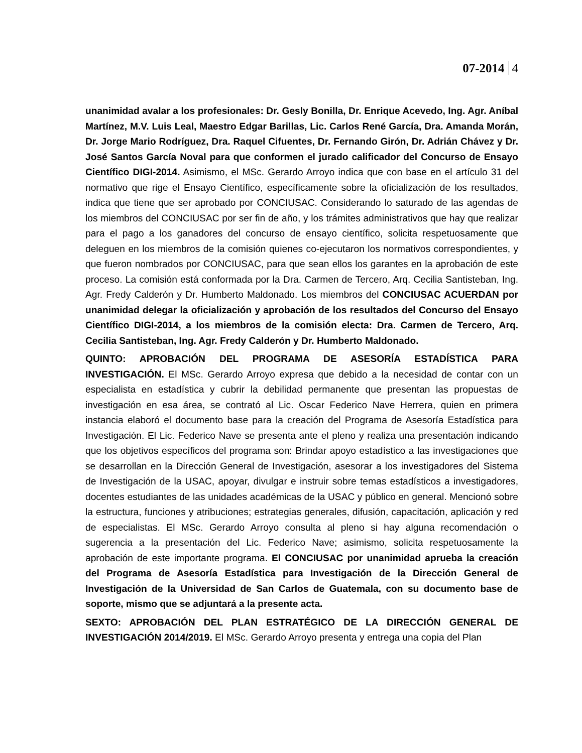07-2014 4
unanimidad avalar a los profesionales: Dr. Gesly Bonilla, Dr. Enrique Acevedo, Ing. Agr. Aníbal Martínez, M.V. Luis Leal, Maestro Edgar Barillas, Lic. Carlos René García, Dra. Amanda Morán, Dr. Jorge Mario Rodríguez, Dra. Raquel Cifuentes, Dr. Fernando Girón, Dr. Adrián Chávez y Dr. José Santos García Noval para que conformen el jurado calificador del Concurso de Ensayo Científico DIGI-2014. Asimismo, el MSc. Gerardo Arroyo indica que con base en el artículo 31 del normativo que rige el Ensayo Científico, específicamente sobre la oficialización de los resultados, indica que tiene que ser aprobado por CONCIUSAC. Considerando lo saturado de las agendas de los miembros del CONCIUSAC por ser fin de año, y los trámites administrativos que hay que realizar para el pago a los ganadores del concurso de ensayo científico, solicita respetuosamente que deleguen en los miembros de la comisión quienes co-ejecutaron los normativos correspondientes, y que fueron nombrados por CONCIUSAC, para que sean ellos los garantes en la aprobación de este proceso. La comisión está conformada por la Dra. Carmen de Tercero, Arq. Cecilia Santisteban, Ing. Agr. Fredy Calderón y Dr. Humberto Maldonado. Los miembros del CONCIUSAC ACUERDAN por unanimidad delegar la oficialización y aprobación de los resultados del Concurso del Ensayo Científico DIGI-2014, a los miembros de la comisión electa: Dra. Carmen de Tercero, Arq. Cecilia Santisteban, Ing. Agr. Fredy Calderón y Dr. Humberto Maldonado.
QUINTO: APROBACIÓN DEL PROGRAMA DE ASESORÍA ESTADÍSTICA PARA INVESTIGACIÓN. El MSc. Gerardo Arroyo expresa que debido a la necesidad de contar con un especialista en estadística y cubrir la debilidad permanente que presentan las propuestas de investigación en esa área, se contrató al Lic. Oscar Federico Nave Herrera, quien en primera instancia elaboró el documento base para la creación del Programa de Asesoría Estadística para Investigación. El Lic. Federico Nave se presenta ante el pleno y realiza una presentación indicando que los objetivos específicos del programa son: Brindar apoyo estadístico a las investigaciones que se desarrollan en la Dirección General de Investigación, asesorar a los investigadores del Sistema de Investigación de la USAC, apoyar, divulgar e instruir sobre temas estadísticos a investigadores, docentes estudiantes de las unidades académicas de la USAC y público en general. Mencionó sobre la estructura, funciones y atribuciones; estrategias generales, difusión, capacitación, aplicación y red de especialistas. El MSc. Gerardo Arroyo consulta al pleno si hay alguna recomendación o sugerencia a la presentación del Lic. Federico Nave; asimismo, solicita respetuosamente la aprobación de este importante programa. El CONCIUSAC por unanimidad aprueba la creación del Programa de Asesoría Estadística para Investigación de la Dirección General de Investigación de la Universidad de San Carlos de Guatemala, con su documento base de soporte, mismo que se adjuntará a la presente acta.
SEXTO: APROBACIÓN DEL PLAN ESTRATÉGICO DE LA DIRECCIÓN GENERAL DE INVESTIGACIÓN 2014/2019. El MSc. Gerardo Arroyo presenta y entrega una copia del Plan